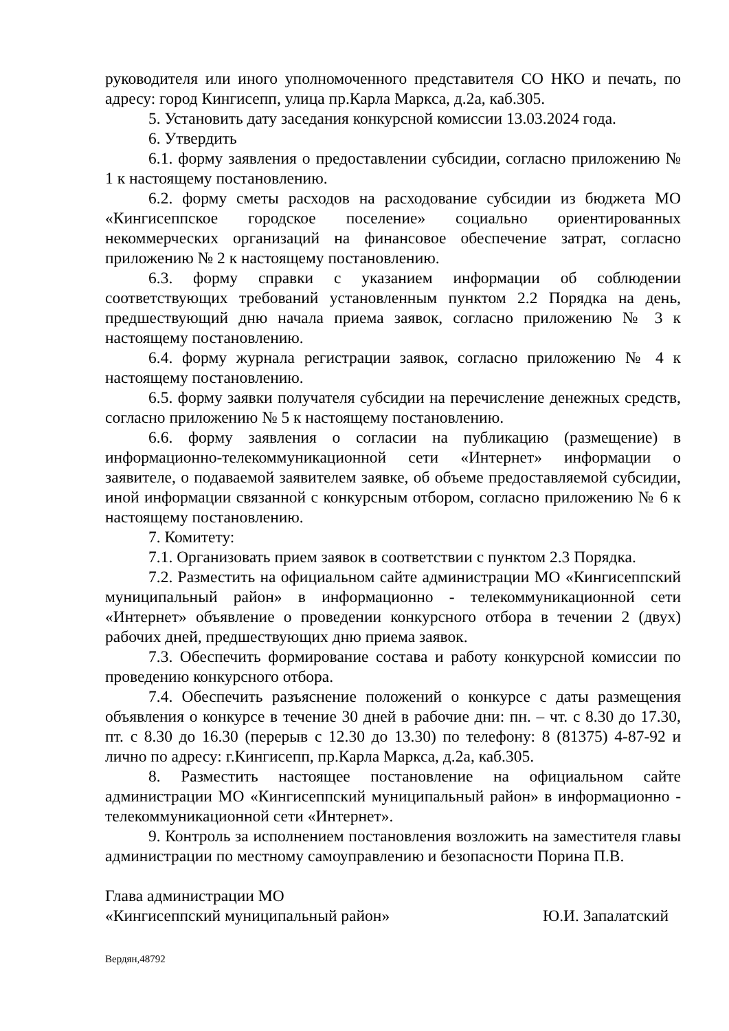руководителя или иного уполномоченного представителя СО НКО и печать, по адресу: город Кингисепп, улица пр.Карла Маркса, д.2а, каб.305.
5. Установить дату заседания конкурсной комиссии 13.03.2024 года.
6. Утвердить
6.1. форму заявления о предоставлении субсидии, согласно приложению № 1 к настоящему постановлению.
6.2. форму сметы расходов на расходование субсидии из бюджета МО «Кингисеппское городское поселение» социально ориентированных некоммерческих организаций на финансовое обеспечение затрат, согласно приложению № 2 к настоящему постановлению.
6.3. форму справки с указанием информации об соблюдении соответствующих требований установленным пунктом 2.2 Порядка на день, предшествующий дню начала приема заявок, согласно приложению № 3 к настоящему постановлению.
6.4. форму журнала регистрации заявок, согласно приложению № 4 к настоящему постановлению.
6.5. форму заявки получателя субсидии на перечисление денежных средств, согласно приложению № 5 к настоящему постановлению.
6.6. форму заявления о согласии на публикацию (размещение) в информационно-телекоммуникационной сети «Интернет» информации о заявителе, о подаваемой заявителем заявке, об объеме предоставляемой субсидии, иной информации связанной с конкурсным отбором, согласно приложению № 6 к настоящему постановлению.
7. Комитету:
7.1. Организовать прием заявок в соответствии с пунктом 2.3 Порядка.
7.2. Разместить на официальном сайте администрации МО «Кингисеппский муниципальный район» в информационно - телекоммуникационной сети «Интернет» объявление о проведении конкурсного отбора в течении 2 (двух) рабочих дней, предшествующих дню приема заявок.
7.3. Обеспечить формирование состава и работу конкурсной комиссии по проведению конкурсного отбора.
7.4. Обеспечить разъяснение положений о конкурсе с даты размещения объявления о конкурсе в течение 30 дней в рабочие дни: пн. – чт. с 8.30 до 17.30, пт. с 8.30 до 16.30 (перерыв с 12.30 до 13.30) по телефону: 8 (81375) 4-87-92 и лично по адресу: г.Кингисепп, пр.Карла Маркса, д.2а, каб.305.
8. Разместить настоящее постановление на официальном сайте администрации МО «Кингисеппский муниципальный район» в информационно - телекоммуникационной сети «Интернет».
9. Контроль за исполнением постановления возложить на заместителя главы администрации по местному самоуправлению и безопасности Порина П.В.
Глава администрации МО
«Кингисеппский муниципальный район»
Ю.И. Запалатский
Вердян,48792